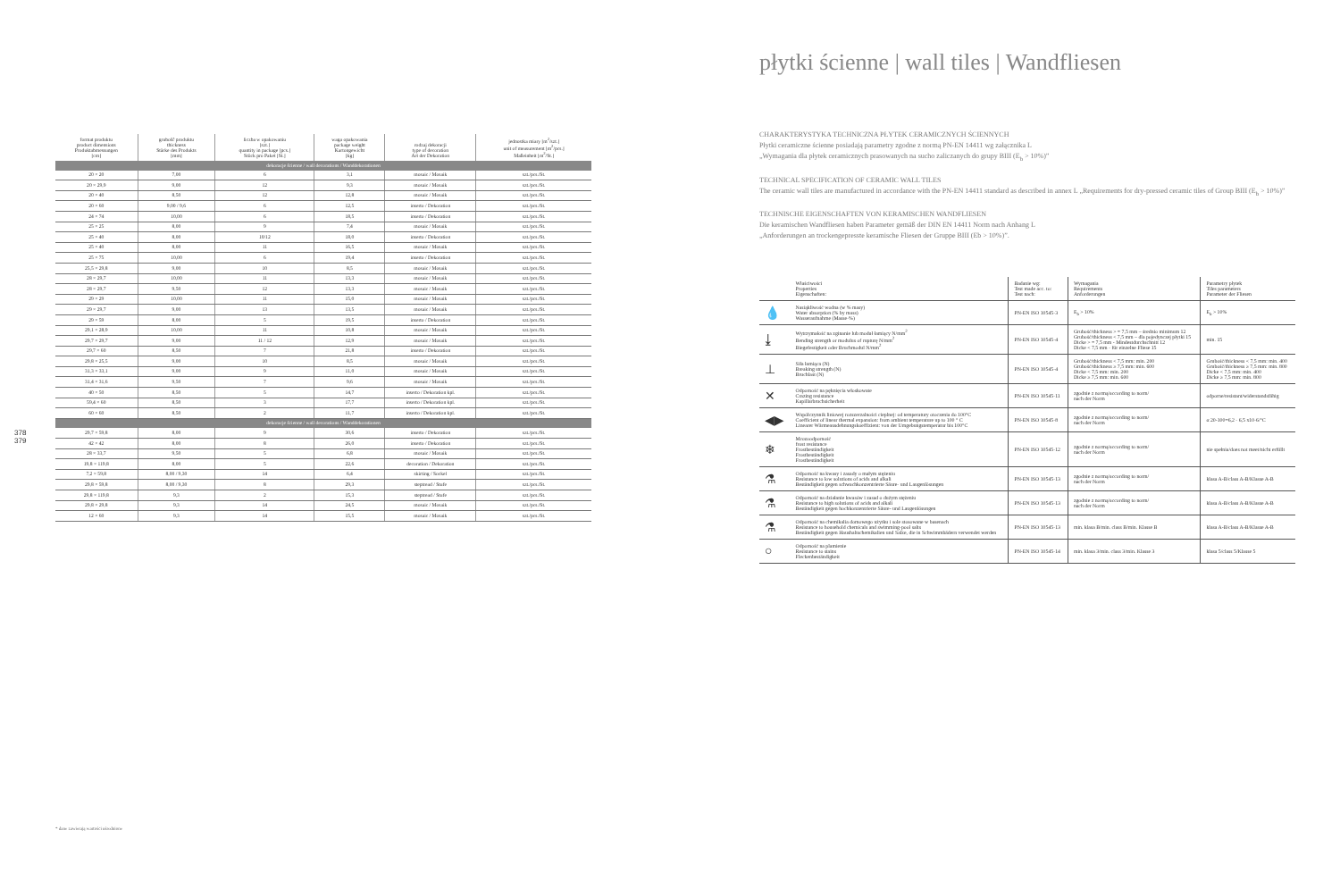378
379
| format produktu product dimensions Produktabmessungen [cm] | grubość produktu thickness Stärke des Produkts [mm] | liczba w opakowaniu [szt.] quantity in package [pcs.] Stück pro Paket [St.] | waga opakowania package weight Kartongewicht [kg] | rodzaj dekoracji type of decoration Art der Dekoration | jednostka miary [m<sup>2</sup>/szt.] unit of measurement [m<sup>2</sup>/pcs.] Maßeinheit [m<sup>2</sup>/St.] |
| --- | --- | --- | --- | --- | --- |
| dekoracje ścienne / wall decorations / Wanddekorationen | | | | | |
| 20 × 20 | 7,00 | 6 | 3,1 | mosaic / Mosaik | szt./pcs./St. |
| 20 × 29,9 | 9,00 | 12 | 9,3 | mosaic / Mosaik | szt./pcs./St. |
| 20 × 40 | 8,50 | 12 | 12,8 | mosaic / Mosaik | szt./pcs./St. |
| 20 × 60 | 9,00 / 9,6 | 6 | 12,5 | inserto / Dekoration | szt./pcs./St. |
| 24 × 74 | 10,00 | 6 | 18,5 | inserto / Dekoration | szt./pcs./St. |
| 25 × 25 | 8,00 | 9 | 7,4 | mosaic / Mosaik | szt./pcs./St. |
| 25 × 40 | 8,00 | 10/12 | 18,0 | inserto / Dekoration | szt./pcs./St. |
| 25 × 40 | 8,00 | 11 | 16,5 | mosaic / Mosaik | szt./pcs./St. |
| 25 × 75 | 10,00 | 6 | 19,4 | inserto / Dekoration | szt./pcs./St. |
| 25,5 × 29,8 | 9,00 | 10 | 8,5 | mosaic / Mosaik | szt./pcs./St. |
| 28 × 29,7 | 10,00 | 11 | 13,3 | mosaic / Mosaik | szt./pcs./St. |
| 28 × 29,7 | 9,50 | 12 | 13,3 | mosaic / Mosaik | szt./pcs./St. |
| 29 × 29 | 10,00 | 11 | 15,0 | mosaic / Mosaik | szt./pcs./St. |
| 29 × 29,7 | 9,00 | 13 | 13,5 | mosaic / Mosaik | szt./pcs./St. |
| 29 × 59 | 8,00 | 5 | 19,5 | inserto / Dekoration | szt./pcs./St. |
| 29,1 × 28,9 | 10,00 | 11 | 10,8 | mosaic / Mosaik | szt./pcs./St. |
| 29,7 × 29,7 | 9,00 | 11 / 12 | 12,9 | mosaic / Mosaik | szt./pcs./St. |
| 29,7 × 60 | 8,50 | 7 | 21,8 | inserto / Dekoration | szt./pcs./St. |
| 29,8 × 25,5 | 9,00 | 10 | 8,5 | mosaic / Mosaik | szt./pcs./St. |
| 31,3 × 33,1 | 9,00 | 9 | 11,0 | mosaic / Mosaik | szt./pcs./St. |
| 31,4 × 31,6 | 9,50 | 7 | 9,6 | mosaic / Mosaik | szt./pcs./St. |
| 40 × 50 | 8,50 | 5 | 14,7 | inserto / Dekoration kpl. | szt./pcs./St. |
| 59,4 × 60 | 8,50 | 3 | 17,7 | inserto / Dekoration kpl. | szt./pcs./St. |
| 60 × 60 | 8,50 | 2 | 11,7 | inserto / Dekoration kpl. | szt./pcs./St. |
| dekoracje ścienne / wall decorations / Wanddekorationen | | | | | |
| 29,7 × 59,8 | 8,00 | 9 | 30,6 | inserto / Dekoration | szt./pcs./St. |
| 42 × 42 | 8,00 | 8 | 26,0 | inserto / Dekoration | szt./pcs./St. |
| 28 × 33,7 | 9,50 | 5 | 6,8 | mosaic / Mosaik | szt./pcs./St. |
| 19,8 × 119,8 | 8,00 | 5 | 22,6 | decoration / Dekoration | szt./pcs./St. |
| 7,2 × 59,8 | 8,00 / 9,30 | 14 | 6,4 | skirting / Sockel | szt./pcs./St. |
| 29,8 × 59,8 | 8,00 / 9,30 | 8 | 29,3 | steptread / Stufe | szt./pcs./St. |
| 29,8 × 119,8 | 9,3 | 2 | 15,3 | steptread / Stufe | szt./pcs./St. |
| 29,8 × 29,8 | 9,3 | 14 | 24,5 | mosaic / Mosaik | szt./pcs./St. |
| 12 × 60 | 9,3 | 14 | 15,5 | mosaic / Mosaik | szt./pcs./St. |
płytki ścienne | wall tiles | Wandfliesen
CHARAKTERYSTYKA TECHNICZNA PŁYTEK CERAMICZNYCH ŚCIENNYCH
Płytki ceramiczne ścienne posiadają parametry zgodne z normą PN-EN 14411 wg załącznika L
„Wymagania dla płytek ceramicznych prasowanych na sucho zaliczanych do grupy BIII (E<sub>b</sub> > 10%)”
TECHNICAL SPECIFICATION OF CERAMIC WALL TILES
The ceramic wall tiles are manufactured in accordance with the PN-EN 14411 standard as described in annex L „Requirements for dry-pressed ceramic tiles of Group BIII (E<sub>b</sub> > 10%)”
TECHNISCHE EIGENSCHAFTEN VON KERAMISCHEN WANDFLIESEN
Die keramischen Wandfliesen haben Parameter gemäß der DIN EN 14411 Norm nach Anhang L
„Anforderungen an trockengepresste keramische Fliesen der Gruppe BIII (Eb > 10%)”.
| | Właściwości Properties Eigenschaften: | Badanie wg: Test made acc. to: Test nach: | Wymagania Requirements Anforderungen | Parametry płytek Tiles parameters Parameter der Fliesen |
| --- | --- | --- | --- | --- |
| 💧 | Nasiąkliwość wodna (w % masy) Water absorption (% by mass) Wasseraufnahme (Masse-%) | PN-EN ISO 10545-3 | E<sub>b</sub> > 10% | E<sub>b</sub> > 10% |
| ⤓ | Wytrzymałość na zginanie lub moduł łamiący N/mm<sup>2</sup> Bending strength or modulus of rupturę N/mm<sup>2</sup> Biegefestigkeit oder Bruchmodul N/mm<sup>2</sup> | PN-EN ISO 10545-4 | Grubość/thickness > = 7,5 mm – średnio minimum 12 Grubość/thickness < 7,5 mm – dla pojedynczej płytki 15 Dicke > = 7,5 mm - Mindestdurchschnitt 12 Dicke < 7,5 mm - für einzelne Fliese 15 | min. 15 |
| ⊥ | Siła łamiąca (N) Breaking strength (N) Bruchlast (N) | PN-EN ISO 10545-4 | Grubość/thickness < 7,5 mm: min. 200 Grubość/thickness ≥ 7,5 mm: min. 600 Dicke < 7,5 mm: min. 200 Dicke ≥ 7,5 mm: min. 600 | Grubość/thickness < 7,5 mm: min. 400 Grubość/thickness ≥ 7,5 mm: min. 800 Dicke < 7,5 mm: min. 400 Dicke ≥ 7,5 mm: min. 800 |
| ✕ | Odporność na pęknięcia włoskowate Crazing resistance Kapillarbruchsicherheit | PN-EN ISO 10545-11 | zgodnie z normą/according to norm/ nach der Norm | odporne/resistant/widerstandsfähig |
| ◀▶ | Współczynnik liniowej rozszerzalności cieplnej: od temperatury otoczenia do 100°C Coefficient of linear thermal expansion: from ambient temperature up to 100 ° C Linearer Wärmeausdehnungskoeffizient: von der Umgebungstemperatur bis 100°C | PN-EN ISO 10545-8 | zgodnie z normą/according to norm/ nach der Norm | α 20-100=6,2 - 6,5 x10-6/°C |
| ❄ | Mrozoodporność frost resistance Frostbeständigkeit Frostbeständigkeit Frostbeständigkeit | PN-EN ISO 10545-12 | zgodnie z normą/according to norm/ nach der Norm | nie spełnia/does not meet/nicht erfüllt |
| ⚗ | Odporność na kwasy i zasady o małym stężeniu Resistance to low solutions of acids and alkali Beständigkeit gegen schwachkonzentrierte Säure- und Laugenlösungen | PN-EN ISO 10545-13 | zgodnie z normą/according to norm/ nach der Norm | klasa A-B/class A-B/Klasse A-B |
| ⚗ | Odporność na działanie kwasów i zasad o dużym stężeniu Resistance to high solutions of acids and alkali Beständigkeit gegen hochkonzentrierte Säure- und Laugenlösungen | PN-EN ISO 10545-13 | zgodnie z normą/according to norm/ nach der Norm | klasa A-B/class A-B/Klasse A-B |
| ⚗ | Odporność na chemikalia domowego użytku i sole stosowane w basenach Resistance to household chemicals and swimming-pool salts Beständigkeit gegen Haushaltschemikalien und Salze, die in Schwimmbädern verwendet werden | PN-EN ISO 10545-13 | min. klasa B/min. class B/min. Klasse B | klasa A-B/class A-B/Klasse A-B |
| ○ | Odporność na plamienie Resistance to stains Fleckenbeständigkeit | PN-EN ISO 10545-14 | min. klasa 3/min. class 3/min. Klasse 3 | klasa 5/class 5/Klasse 5 |
* dane zawierają wartości uśrednione